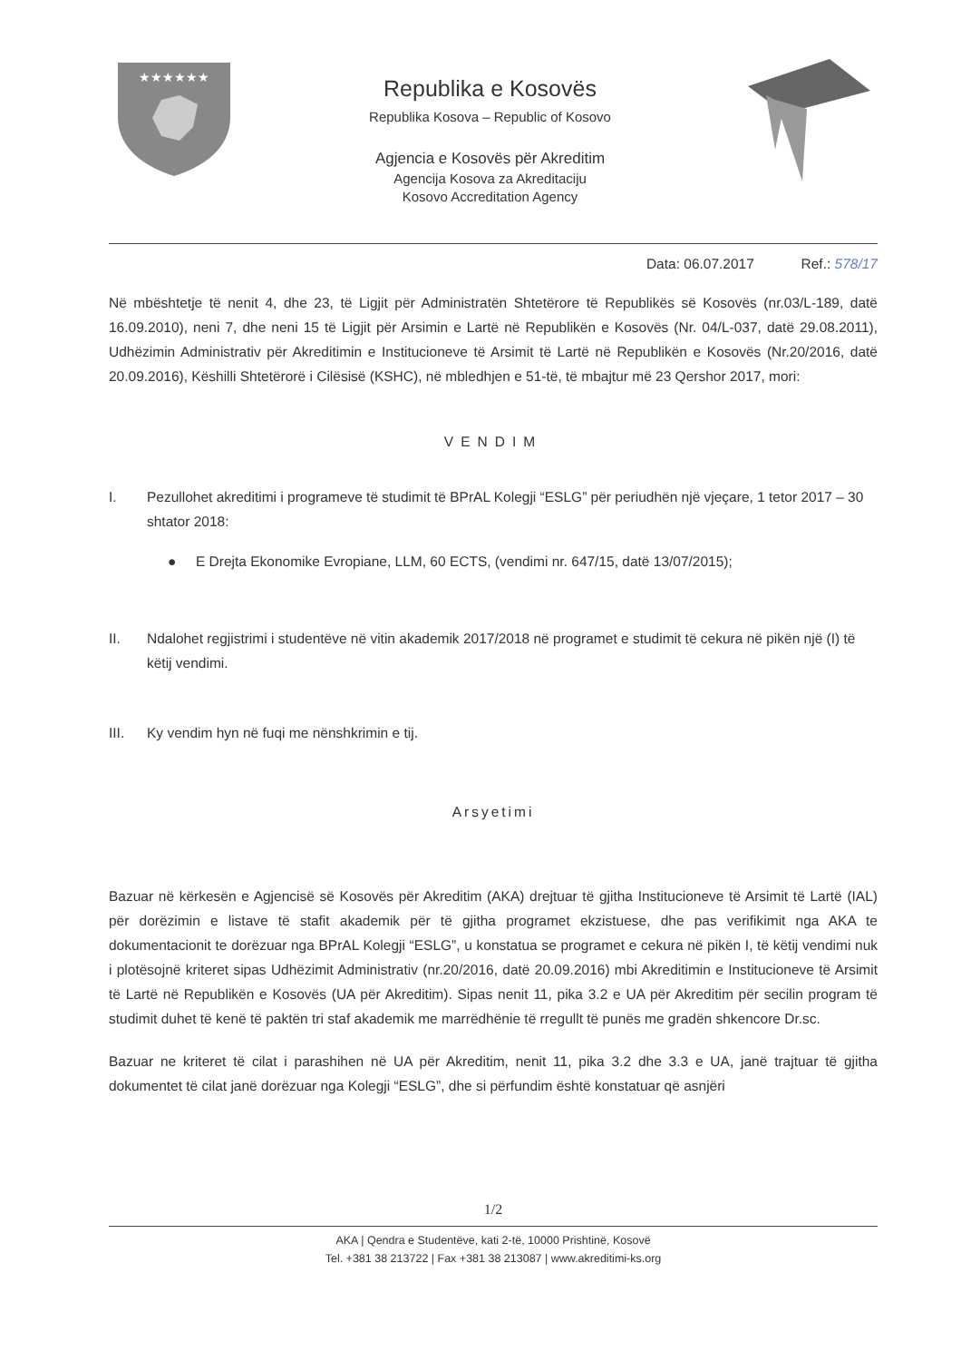★★★★★★
Republika e Kosovës
Republika Kosova – Republic of Kosovo
Agjencia e Kosovës për Akreditim
Agencija Kosova za Akreditaciju
Kosovo Accreditation Agency
Data: 06.07.2017 Ref.: 578/17
Në mbështetje të nenit 4, dhe 23, të Ligjit për Administratën Shtetërore të Republikës së Kosovës (nr.03/L-189, datë 16.09.2010), neni 7, dhe neni 15 të Ligjit për Arsimin e Lartë në Republikën e Kosovës (Nr. 04/L-037, datë 29.08.2011), Udhëzimin Administrativ për Akreditimin e Institucioneve të Arsimit të Lartë në Republikën e Kosovës (Nr.20/2016, datë 20.09.2016), Këshilli Shtetërorë i Cilësisë (KSHC), në mbledhjen e 51-të, të mbajtur më 23 Qershor 2017, mori:
VENDIM
I. Pezullohet akreditimi i programeve të studimit të BPrAL Kolegji “ESLG” për periudhën një vjeçare, 1 tetor 2017 – 30 shtator 2018:
● E Drejta Ekonomike Evropiane, LLM, 60 ECTS, (vendimi nr. 647/15, datë 13/07/2015);
II. Ndalohet regjistrimi i studentëve në vitin akademik 2017/2018 në programet e studimit të cekura në pikën një (I) të këtij vendimi.
III. Ky vendim hyn në fuqi me nënshkrimin e tij.
Arsyetimi
Bazuar në kërkesën e Agjencisë së Kosovës për Akreditim (AKA) drejtuar të gjitha Institucioneve të Arsimit të Lartë (IAL) për dorëzimin e listave të stafit akademik për të gjitha programet ekzistuese, dhe pas verifikimit nga AKA te dokumentacionit te dorëzuar nga BPrAL Kolegji “ESLG”, u konstatua se programet e cekura në pikën I, të këtij vendimi nuk i plotësojnë kriteret sipas Udhëzimit Administrativ (nr.20/2016, datë 20.09.2016) mbi Akreditimin e Institucioneve të Arsimit të Lartë në Republikën e Kosovës (UA për Akreditim). Sipas nenit 11, pika 3.2 e UA për Akreditim për secilin program të studimit duhet të kenë të paktën tri staf akademik me marrëdhënie të rregullt të punës me gradën shkencore Dr.sc.
Bazuar ne kriteret të cilat i parashihen në UA për Akreditim, nenit 11, pika 3.2 dhe 3.3 e UA, janë trajtuar të gjitha dokumentet të cilat janë dorëzuar nga Kolegji “ESLG”, dhe si përfundim është konstatuar që asnjëri
1/2
AKA | Qendra e Studentëve, kati 2-të, 10000 Prishtinë, Kosovë
Tel. +381 38 213722 | Fax +381 38 213087 | www.akreditimi-ks.org